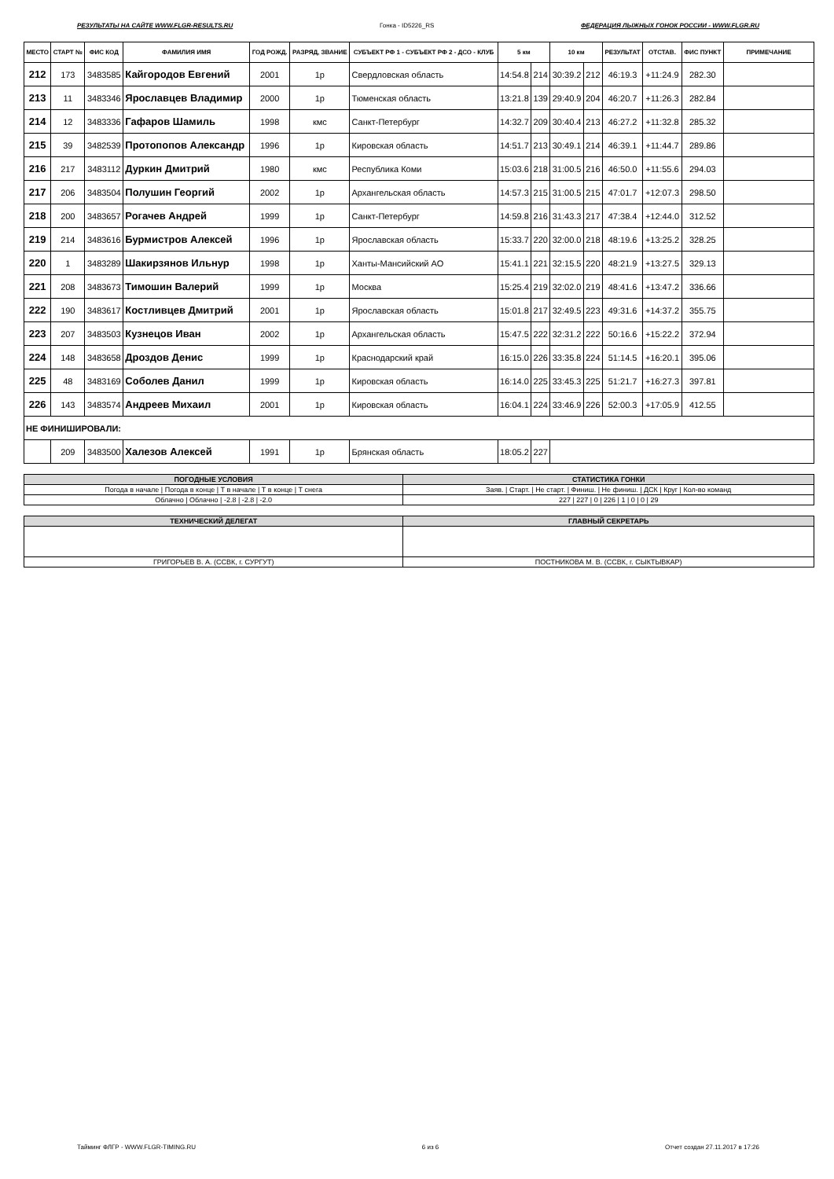РЕЗУЛЬТАТЫ НА САЙТЕ WWW.FLGR-RESULTS.RU Гонка - ID5226_RS ФЕДЕРАЦИЯ ЛЫЖНЫХ ГОНОК РОССИИ - WWW.FLGR.RU
| МЕСТО | СТАРТ № | ФИС КОД | ФАМИЛИЯ ИМЯ | ГОД РОЖД. | РАЗРЯД, ЗВАНИЕ | СУБЪЕКТ РФ 1 - СУБЪЕКТ РФ 2 - ДСО - КЛУБ | 5 км | | 10 км | | РЕЗУЛЬТАТ | ОТСТАВ. | ФИС ПУНКТ | ПРИМЕЧАНИЕ |
| --- | --- | --- | --- | --- | --- | --- | --- | --- | --- | --- | --- | --- | --- | --- |
| 212 | 173 | 3483585 | Кайгородов Евгений | 2001 | 1р | Свердловская область | 14:54.8 | 214 | 30:39.2 | 212 | 46:19.3 | +11:24.9 | 282.30 | |
| 213 | 11 | 3483346 | Ярославцев Владимир | 2000 | 1р | Тюменская область | 13:21.8 | 139 | 29:40.9 | 204 | 46:20.7 | +11:26.3 | 282.84 | |
| 214 | 12 | 3483336 | Гафаров Шамиль | 1998 | кмс | Санкт-Петербург | 14:32.7 | 209 | 30:40.4 | 213 | 46:27.2 | +11:32.8 | 285.32 | |
| 215 | 39 | 3482539 | Протопопов Александр | 1996 | 1р | Кировская область | 14:51.7 | 213 | 30:49.1 | 214 | 46:39.1 | +11:44.7 | 289.86 | |
| 216 | 217 | 3483112 | Дуркин Дмитрий | 1980 | кмс | Республика Коми | 15:03.6 | 218 | 31:00.5 | 216 | 46:50.0 | +11:55.6 | 294.03 | |
| 217 | 206 | 3483504 | Полушин Георгий | 2002 | 1р | Архангельская область | 14:57.3 | 215 | 31:00.5 | 215 | 47:01.7 | +12:07.3 | 298.50 | |
| 218 | 200 | 3483657 | Рогачев Андрей | 1999 | 1р | Санкт-Петербург | 14:59.8 | 216 | 31:43.3 | 217 | 47:38.4 | +12:44.0 | 312.52 | |
| 219 | 214 | 3483616 | Бурмистров Алексей | 1996 | 1р | Ярославская область | 15:33.7 | 220 | 32:00.0 | 218 | 48:19.6 | +13:25.2 | 328.25 | |
| 220 | 1 | 3483289 | Шакирзянов Ильнур | 1998 | 1р | Ханты-Мансийский АО | 15:41.1 | 221 | 32:15.5 | 220 | 48:21.9 | +13:27.5 | 329.13 | |
| 221 | 208 | 3483673 | Тимошин Валерий | 1999 | 1р | Москва | 15:25.4 | 219 | 32:02.0 | 219 | 48:41.6 | +13:47.2 | 336.66 | |
| 222 | 190 | 3483617 | Костливцев Дмитрий | 2001 | 1р | Ярославская область | 15:01.8 | 217 | 32:49.5 | 223 | 49:31.6 | +14:37.2 | 355.75 | |
| 223 | 207 | 3483503 | Кузнецов Иван | 2002 | 1р | Архангельская область | 15:47.5 | 222 | 32:31.2 | 222 | 50:16.6 | +15:22.2 | 372.94 | |
| 224 | 148 | 3483658 | Дроздов Денис | 1999 | 1р | Краснодарский край | 16:15.0 | 226 | 33:35.8 | 224 | 51:14.5 | +16:20.1 | 395.06 | |
| 225 | 48 | 3483169 | Соболев Данил | 1999 | 1р | Кировская область | 16:14.0 | 225 | 33:45.3 | 225 | 51:21.7 | +16:27.3 | 397.81 | |
| 226 | 143 | 3483574 | Андреев Михаил | 2001 | 1р | Кировская область | 16:04.1 | 224 | 33:46.9 | 226 | 52:00.3 | +17:05.9 | 412.55 | |
| НЕ ФИНИШИРОВАЛИ: | | | | | | | | | | | | | | |
| | 209 | 3483500 | Халезов Алексей | 1991 | 1р | Брянская область | 18:05.2 | 227 | | | | | | |
| ПОГОДНЫЕ УСЛОВИЯ | СТАТИСТИКА ГОНКИ |
| Погода в начале / Погода в конце / Т в начале / Т в конце / Т снега | Заяв. / Старт. / Не старт. / Финиш. / Не финиш. / ДСК / Круг / Кол-во команд |
| Облачно / Облачно / -2.8 / -2.8 / -2.0 | 227 / 227 / 0 / 226 / 1 / 0 / 0 / 29 |
| ТЕХНИЧЕСКИЙ ДЕЛЕГАТ | ГЛАВНЫЙ СЕКРЕТАРЬ |
| ГРИГОРЬЕВ В. А. (ССВК, г. СУРГУТ) | ПОСТНИКОВА М. В. (ССВК, г. СЫКТЫВКАР) |
Тайминг ФЛГР - WWW.FLGR-TIMING.RU 6 из 6 Отчет создан 27.11.2017 в 17:26